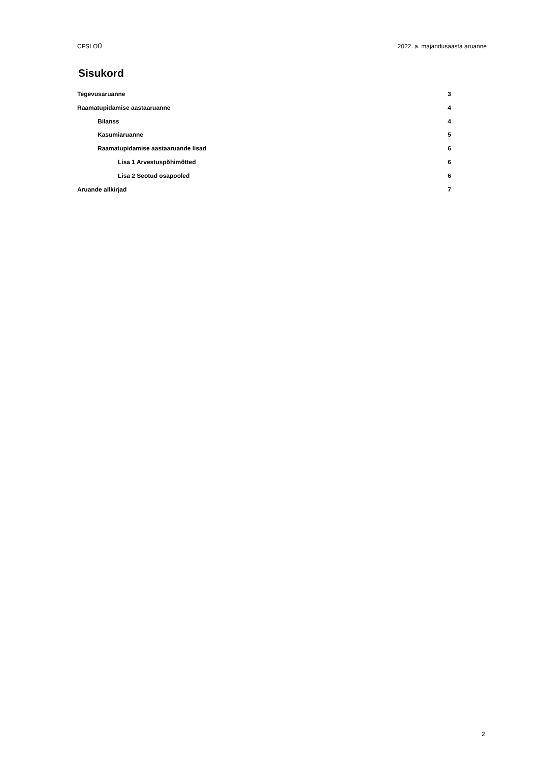CFSI OÜ 2022. a. majandusaasta aruanne
Sisukord
Tegevusaruanne 3
Raamatupidamise aastaaruanne 4
Bilanss 4
Kasumiaruanne 5
Raamatupidamise aastaaruande lisad 6
Lisa 1 Arvestuspõhimõtted 6
Lisa 2 Seotud osapooled 6
Aruande allkirjad 7
2